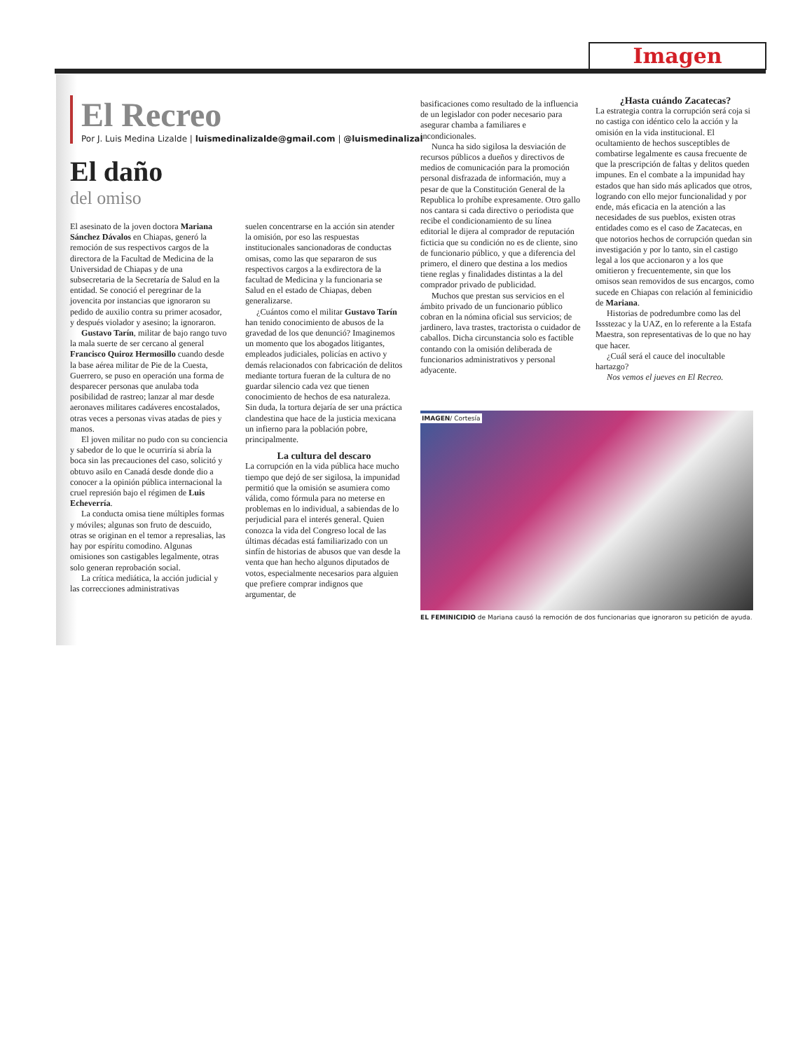Imagen
El Recreo
Por J. Luis Medina Lizalde | luismedinalizalde@gmail.com | @luismedinalizal
El daño
del omiso
El asesinato de la joven doctora Mariana Sánchez Dávalos en Chiapas, generó la remoción de sus respectivos cargos de la directora de la Facultad de Medicina de la Universidad de Chiapas y de una subsecretaria de la Secretaría de Salud en la entidad. Se conoció el peregrinar de la jovencita por instancias que ignoraron su pedido de auxilio contra su primer acosador, y después violador y asesino; la ignoraron.
Gustavo Tarín, militar de bajo rango tuvo la mala suerte de ser cercano al general Francisco Quiroz Hermosillo cuando desde la base aérea militar de Pie de la Cuesta, Guerrero, se puso en operación una forma de desparecer personas que anulaba toda posibilidad de rastreo; lanzar al mar desde aeronaves militares cadáveres encostalados, otras veces a personas vivas atadas de pies y manos.
El joven militar no pudo con su conciencia y sabedor de lo que le ocurriría si abría la boca sin las precauciones del caso, solicitó y obtuvo asilo en Canadá desde donde dio a conocer a la opinión pública internacional la cruel represión bajo el régimen de Luis Echeverría.
La conducta omisa tiene múltiples formas y móviles; algunas son fruto de descuido, otras se originan en el temor a represalias, las hay por espíritu comodino. Algunas omisiones son castigables legalmente, otras solo generan reprobación social.
La crítica mediática, la acción judicial y las correcciones administrativas
suelen concentrarse en la acción sin atender la omisión, por eso las respuestas institucionales sancionadoras de conductas omisas, como las que separaron de sus respectivos cargos a la exdirectora de la facultad de Medicina y la funcionaria se Salud en el estado de Chiapas, deben generalizarse.
¿Cuántos como el militar Gustavo Tarín han tenido conocimiento de abusos de la gravedad de los que denunció? Imaginemos un momento que los abogados litigantes, empleados judiciales, policías en activo y demás relacionados con fabricación de delitos mediante tortura fueran de la cultura de no guardar silencio cada vez que tienen conocimiento de hechos de esa naturaleza. Sin duda, la tortura dejaría de ser una práctica clandestina que hace de la justicia mexicana un infierno para la población pobre, principalmente.
La cultura del descaro
La corrupción en la vida pública hace mucho tiempo que dejó de ser sigilosa, la impunidad permitió que la omisión se asumiera como válida, como fórmula para no meterse en problemas en lo individual, a sabiendas de lo perjudicial para el interés general. Quien conozca la vida del Congreso local de las últimas décadas está familiarizado con un sinfín de historias de abusos que van desde la venta que han hecho algunos diputados de votos, especialmente necesarios para alguien que prefiere comprar indignos que argumentar, de
basificaciones como resultado de la influencia de un legislador con poder necesario para asegurar chamba a familiares e incondicionales.
Nunca ha sido sigilosa la desviación de recursos públicos a dueños y directivos de medios de comunicación para la promoción personal disfrazada de información, muy a pesar de que la Constitución General de la Republica lo prohíbe expresamente. Otro gallo nos cantara si cada directivo o periodista que recibe el condicionamiento de su línea editorial le dijera al comprador de reputación ficticia que su condición no es de cliente, sino de funcionario público, y que a diferencia del primero, el dinero que destina a los medios tiene reglas y finalidades distintas a la del comprador privado de publicidad.
Muchos que prestan sus servicios en el ámbito privado de un funcionario público cobran en la nómina oficial sus servicios; de jardinero, lava trastes, tractorista o cuidador de caballos. Dicha circunstancia solo es factible contando con la omisión deliberada de funcionarios administrativos y personal adyacente.
¿Hasta cuándo Zacatecas?
La estrategia contra la corrupción será coja si no castiga con idéntico celo la acción y la omisión en la vida institucional. El ocultamiento de hechos susceptibles de combatirse legalmente es causa frecuente de que la prescripción de faltas y delitos queden impunes. En el combate a la impunidad hay estados que han sido más aplicados que otros, logrando con ello mejor funcionalidad y por ende, más eficacia en la atención a las necesidades de sus pueblos, existen otras entidades como es el caso de Zacatecas, en que notorios hechos de corrupción quedan sin investigación y por lo tanto, sin el castigo legal a los que accionaron y a los que omitieron y frecuentemente, sin que los omisos sean removidos de sus encargos, como sucede en Chiapas con relación al feminicidio de Mariana.
Historias de podredumbre como las del Issstezac y la UAZ, en lo referente a la Estafa Maestra, son representativas de lo que no hay que hacer.
¿Cuál será el cauce del inocultable hartazgo?
Nos vemos el jueves en El Recreo.
IMAGEN/ Cortesía
EL FEMINICIDIO de Mariana causó la remoción de dos funcionarias que ignoraron su petición de ayuda.